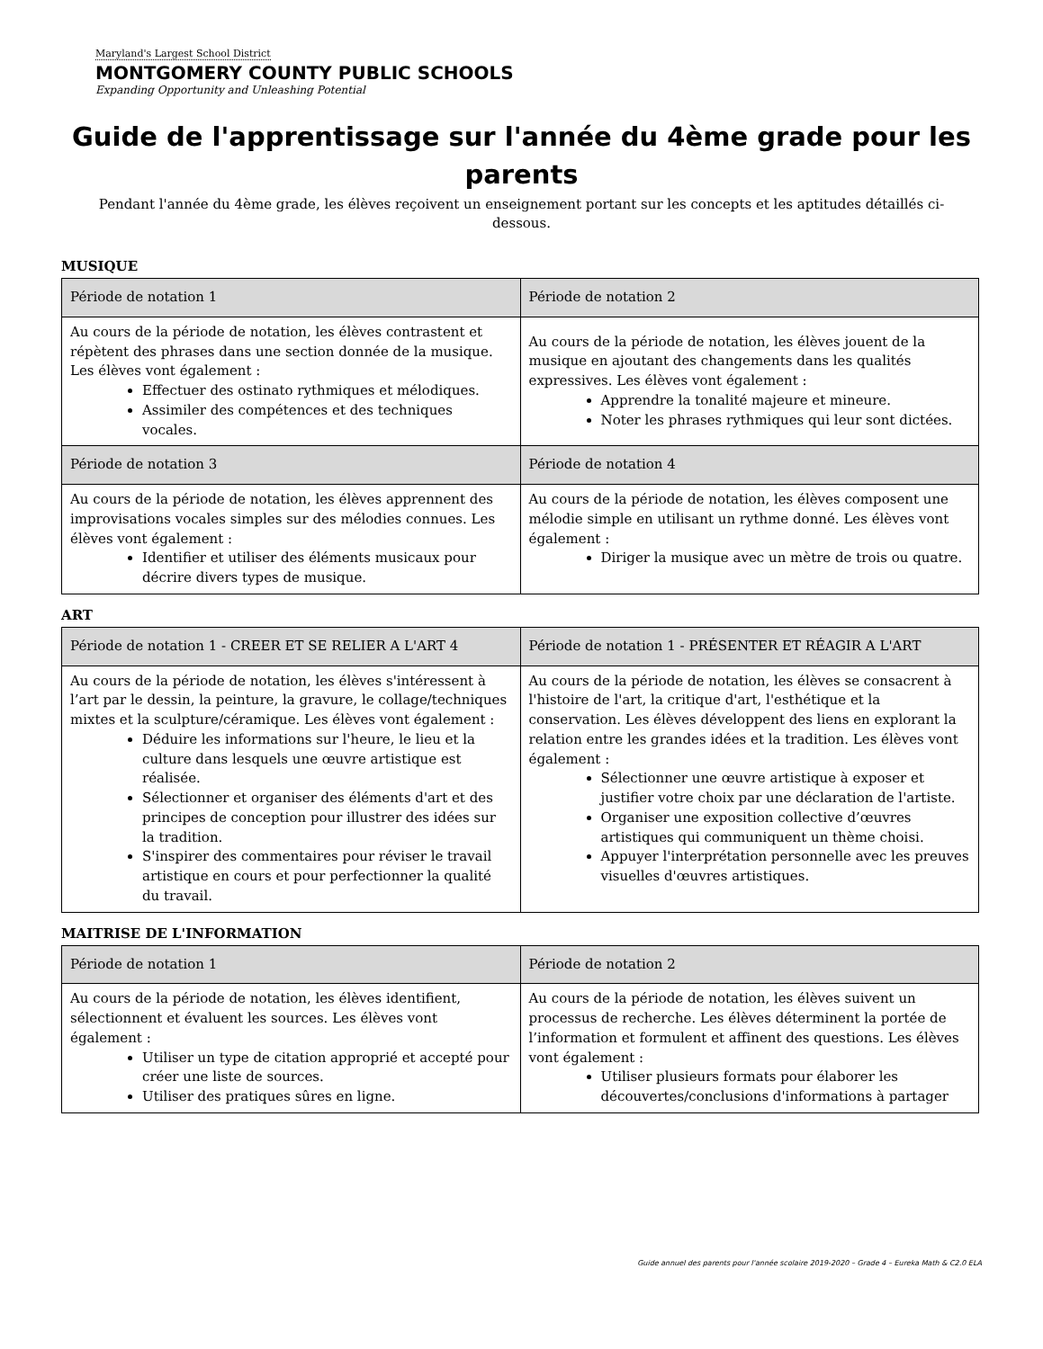Maryland's Largest School District
MONTGOMERY COUNTY PUBLIC SCHOOLS
Expanding Opportunity and Unleashing Potential
Guide de l'apprentissage sur l'année du 4ème grade pour les parents
Pendant l'année du 4ème grade, les élèves reçoivent un enseignement portant sur les concepts et les aptitudes détaillés ci-dessous.
MUSIQUE
| Période de notation 1 | Période de notation 2 |
| --- | --- |
| Au cours de la période de notation, les élèves contrastent et répètent des phrases dans une section donnée de la musique. Les élèves vont également : Effectuer des ostinato rythmiques et mélodiques. Assimiler des compétences et des techniques vocales. | Au cours de la période de notation, les élèves jouent de la musique en ajoutant des changements dans les qualités expressives. Les élèves vont également : Apprendre la tonalité majeure et mineure. Noter les phrases rythmiques qui leur sont dictées. |
| Période de notation 3 | Période de notation 4 |
| Au cours de la période de notation, les élèves apprennent des improvisations vocales simples sur des mélodies connues. Les élèves vont également : Identifier et utiliser des éléments musicaux pour décrire divers types de musique. | Au cours de la période de notation, les élèves composent une mélodie simple en utilisant un rythme donné. Les élèves vont également : Diriger la musique avec un mètre de trois ou quatre. |
ART
| Période de notation 1 - CREER ET SE RELIER A L'ART 4 | Période de notation 1 - PRÉSENTER ET RÉAGIR A L'ART |
| --- | --- |
| Au cours de la période de notation, les élèves s'intéressent à l’art par le dessin, la peinture, la gravure, le collage/techniques mixtes et la sculpture/céramique. Les élèves vont également : Déduire les informations sur l'heure, le lieu et la culture dans lesquels une œuvre artistique est réalisée. Sélectionner et organiser des éléments d'art et des principes de conception pour illustrer des idées sur la tradition. S'inspirer des commentaires pour réviser le travail artistique en cours et pour perfectionner la qualité du travail. | Au cours de la période de notation, les élèves se consacrent à l'histoire de l'art, la critique d'art, l'esthétique et la conservation. Les élèves développent des liens en explorant la relation entre les grandes idées et la tradition. Les élèves vont également : Sélectionner une œuvre artistique à exposer et justifier votre choix par une déclaration de l'artiste. Organiser une exposition collective d’œuvres artistiques qui communiquent un thème choisi. Appuyer l'interprétation personnelle avec les preuves visuelles d'œuvres artistiques. |
MAITRISE DE L'INFORMATION
| Période de notation 1 | Période de notation 2 |
| --- | --- |
| Au cours de la période de notation, les élèves identifient, sélectionnent et évaluent les sources. Les élèves vont également : Utiliser un type de citation approprié et accepté pour créer une liste de sources. Utiliser des pratiques sûres en ligne. | Au cours de la période de notation, les élèves suivent un processus de recherche. Les élèves déterminent la portée de l’information et formulent et affinent des questions. Les élèves vont également : Utiliser plusieurs formats pour élaborer les découvertes/conclusions d'informations à partager |
Guide annuel des parents pour l'année scolaire 2019-2020 – Grade 4 – Eureka Math & C2.0 ELA